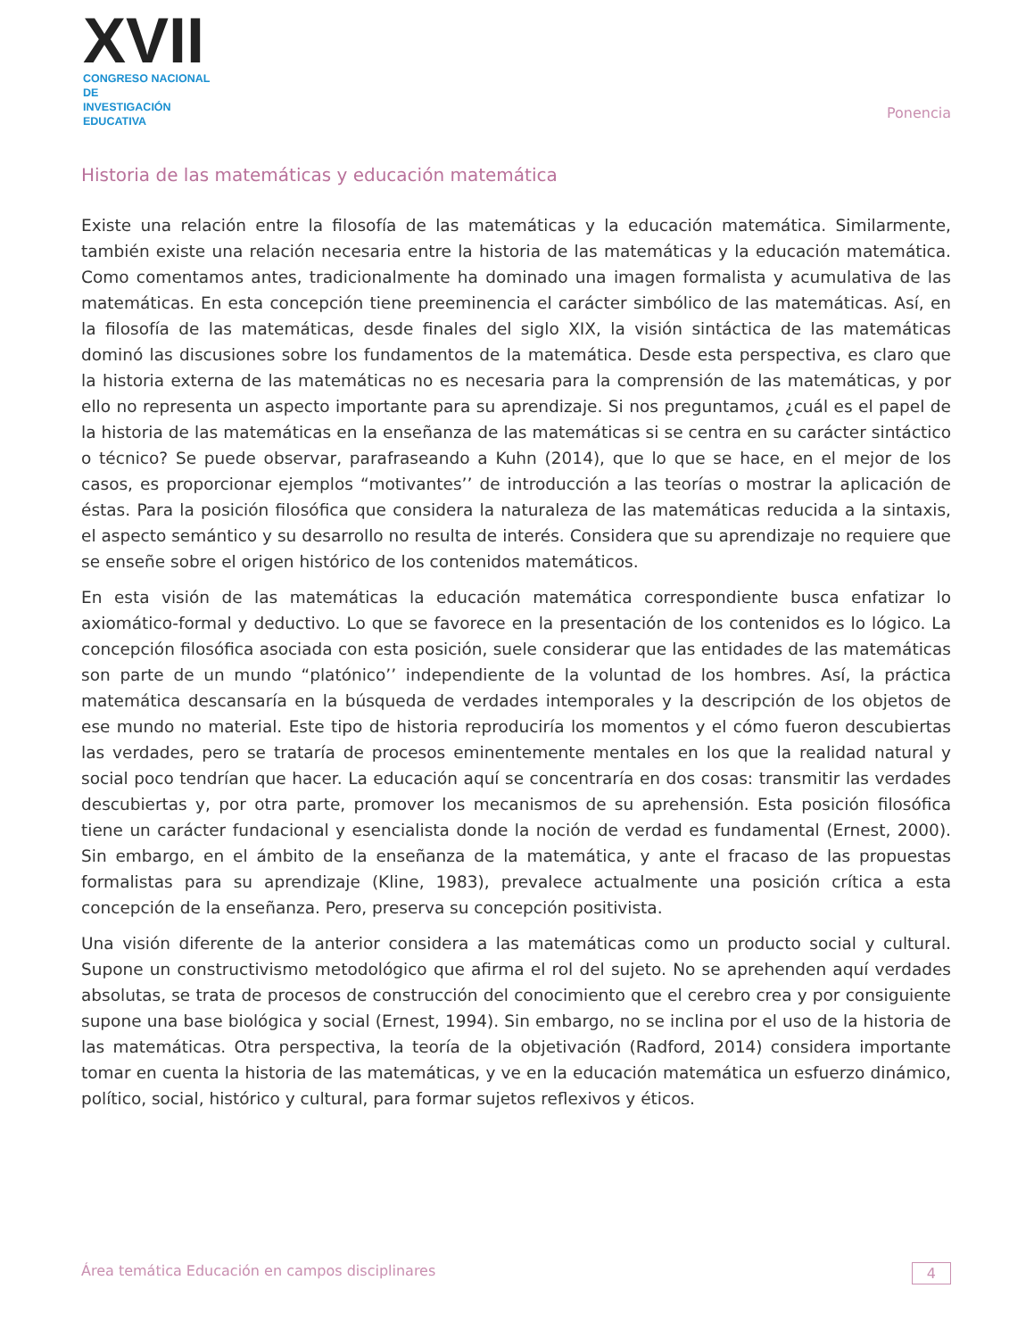XVII
CONGRESO NACIONAL DE
INVESTIGACIÓN EDUCATIVA
Ponencia
Historia de las matemáticas y educación matemática
Existe una relación entre la filosofía de las matemáticas y la educación matemática. Similarmente, también existe una relación necesaria entre la historia de las matemáticas y la educación matemática. Como comentamos antes, tradicionalmente ha dominado una imagen formalista y acumulativa de las matemáticas. En esta concepción tiene preeminencia el carácter simbólico de las matemáticas. Así, en la filosofía de las matemáticas, desde finales del siglo XIX, la visión sintáctica de las matemáticas dominó las discusiones sobre los fundamentos de la matemática. Desde esta perspectiva, es claro que la historia externa de las matemáticas no es necesaria para la comprensión de las matemáticas, y por ello no representa un aspecto importante para su aprendizaje. Si nos preguntamos, ¿cuál es el papel de la historia de las matemáticas en la enseñanza de las matemáticas si se centra en su carácter sintáctico o técnico? Se puede observar, parafraseando a Kuhn (2014), que lo que se hace, en el mejor de los casos, es proporcionar ejemplos “motivantes’’ de introducción a las teorías o mostrar la aplicación de éstas. Para la posición filosófica que considera la naturaleza de las matemáticas reducida a la sintaxis, el aspecto semántico y su desarrollo no resulta de interés. Considera que su aprendizaje no requiere que se enseñe sobre el origen histórico de los contenidos matemáticos.
En esta visión de las matemáticas la educación matemática correspondiente busca enfatizar lo axiomático-formal y deductivo. Lo que se favorece en la presentación de los contenidos es lo lógico. La concepción filosófica asociada con esta posición, suele considerar que las entidades de las matemáticas son parte de un mundo “platónico’’ independiente de la voluntad de los hombres. Así, la práctica matemática descansaría en la búsqueda de verdades intemporales y la descripción de los objetos de ese mundo no material. Este tipo de historia reproduciría los momentos y el cómo fueron descubiertas las verdades, pero se trataría de procesos eminentemente mentales en los que la realidad natural y social poco tendrían que hacer. La educación aquí se concentraría en dos cosas: transmitir las verdades descubiertas y, por otra parte, promover los mecanismos de su aprehensión. Esta posición filosófica tiene un carácter fundacional y esencialista donde la noción de verdad es fundamental (Ernest, 2000). Sin embargo, en el ámbito de la enseñanza de la matemática, y ante el fracaso de las propuestas formalistas para su aprendizaje (Kline, 1983), prevalece actualmente una posición crítica a esta concepción de la enseñanza. Pero, preserva su concepción positivista.
Una visión diferente de la anterior considera a las matemáticas como un producto social y cultural. Supone un constructivismo metodológico que afirma el rol del sujeto. No se aprehenden aquí verdades absolutas, se trata de procesos de construcción del conocimiento que el cerebro crea y por consiguiente supone una base biológica y social (Ernest, 1994). Sin embargo, no se inclina por el uso de la historia de las matemáticas. Otra perspectiva, la teoría de la objetivación (Radford, 2014) considera importante tomar en cuenta la historia de las matemáticas, y ve en la educación matemática un esfuerzo dinámico, político, social, histórico y cultural, para formar sujetos reflexivos y éticos.
Área temática Educación en campos disciplinares 4